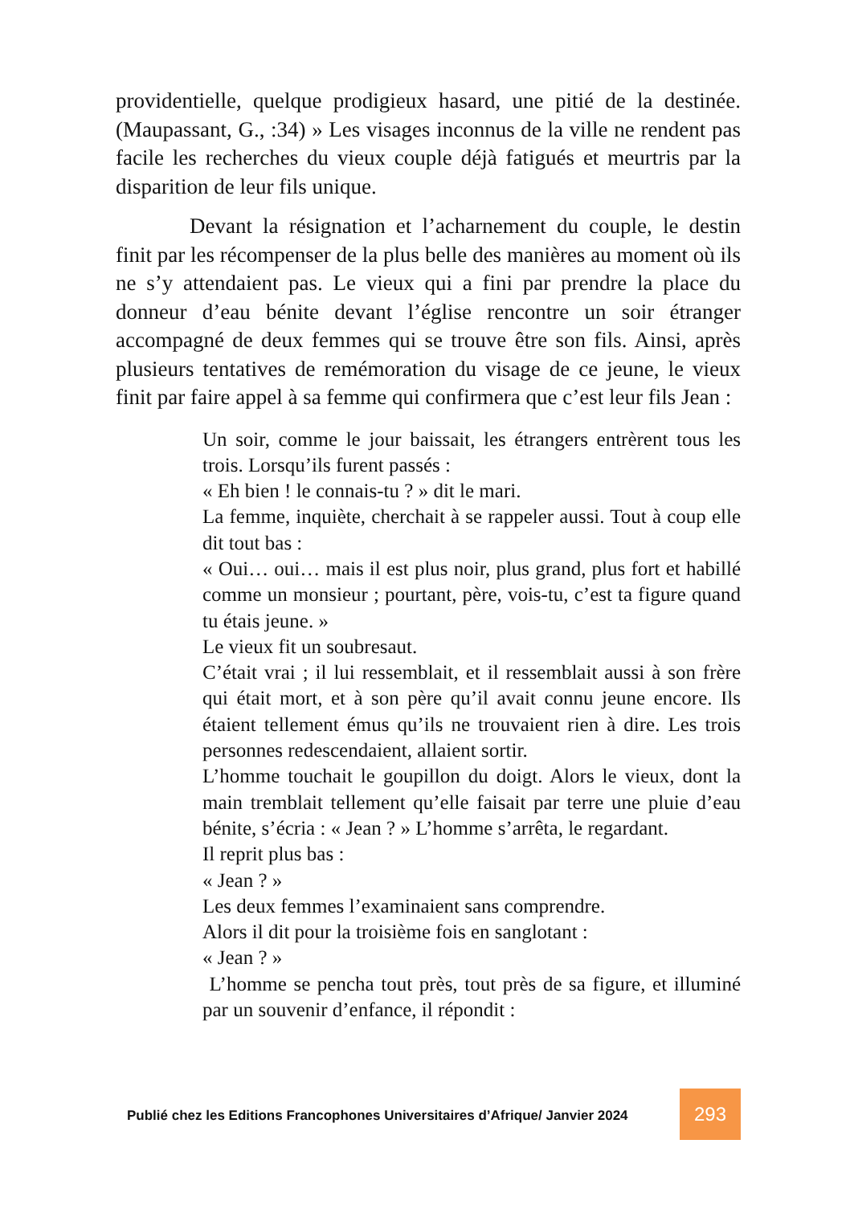providentielle, quelque prodigieux hasard, une pitié de la destinée. (Maupassant, G., :34) » Les visages inconnus de la ville ne rendent pas facile les recherches du vieux couple déjà fatigués et meurtris par la disparition de leur fils unique.
Devant la résignation et l’acharnement du couple, le destin finit par les récompenser de la plus belle des manières au moment où ils ne s’y attendaient pas. Le vieux qui a fini par prendre la place du donneur d’eau bénite devant l’église rencontre un soir étranger accompagné de deux femmes qui se trouve être son fils. Ainsi, après plusieurs tentatives de remémoration du visage de ce jeune, le vieux finit par faire appel à sa femme qui confirmera que c’est leur fils Jean :
Un soir, comme le jour baissait, les étrangers entrèrent tous les trois. Lorsqu’ils furent passés :
« Eh bien ! le connais-tu ? » dit le mari.
La femme, inquiète, cherchait à se rappeler aussi. Tout à coup elle dit tout bas :
« Oui… oui… mais il est plus noir, plus grand, plus fort et habillé comme un monsieur ; pourtant, père, vois-tu, c’est ta figure quand tu étais jeune. »
Le vieux fit un soubresaut.
C’était vrai ; il lui ressemblait, et il ressemblait aussi à son frère qui était mort, et à son père qu’il avait connu jeune encore. Ils étaient tellement émus qu’ils ne trouvaient rien à dire. Les trois personnes redescendaient, allaient sortir.
L’homme touchait le goupillon du doigt. Alors le vieux, dont la main tremblait tellement qu’elle faisait par terre une pluie d’eau bénite, s’écria : « Jean ? » L’homme s’arrêta, le regardant.
Il reprit plus bas :
« Jean ? »
Les deux femmes l’examinaient sans comprendre.
Alors il dit pour la troisième fois en sanglotant :
« Jean ? »
L’homme se pencha tout près, tout près de sa figure, et illuminé par un souvenir d’enfance, il répondit :
Publié chez les Editions Francophones Universitaires d’Afrique/ Janvier 2024
293